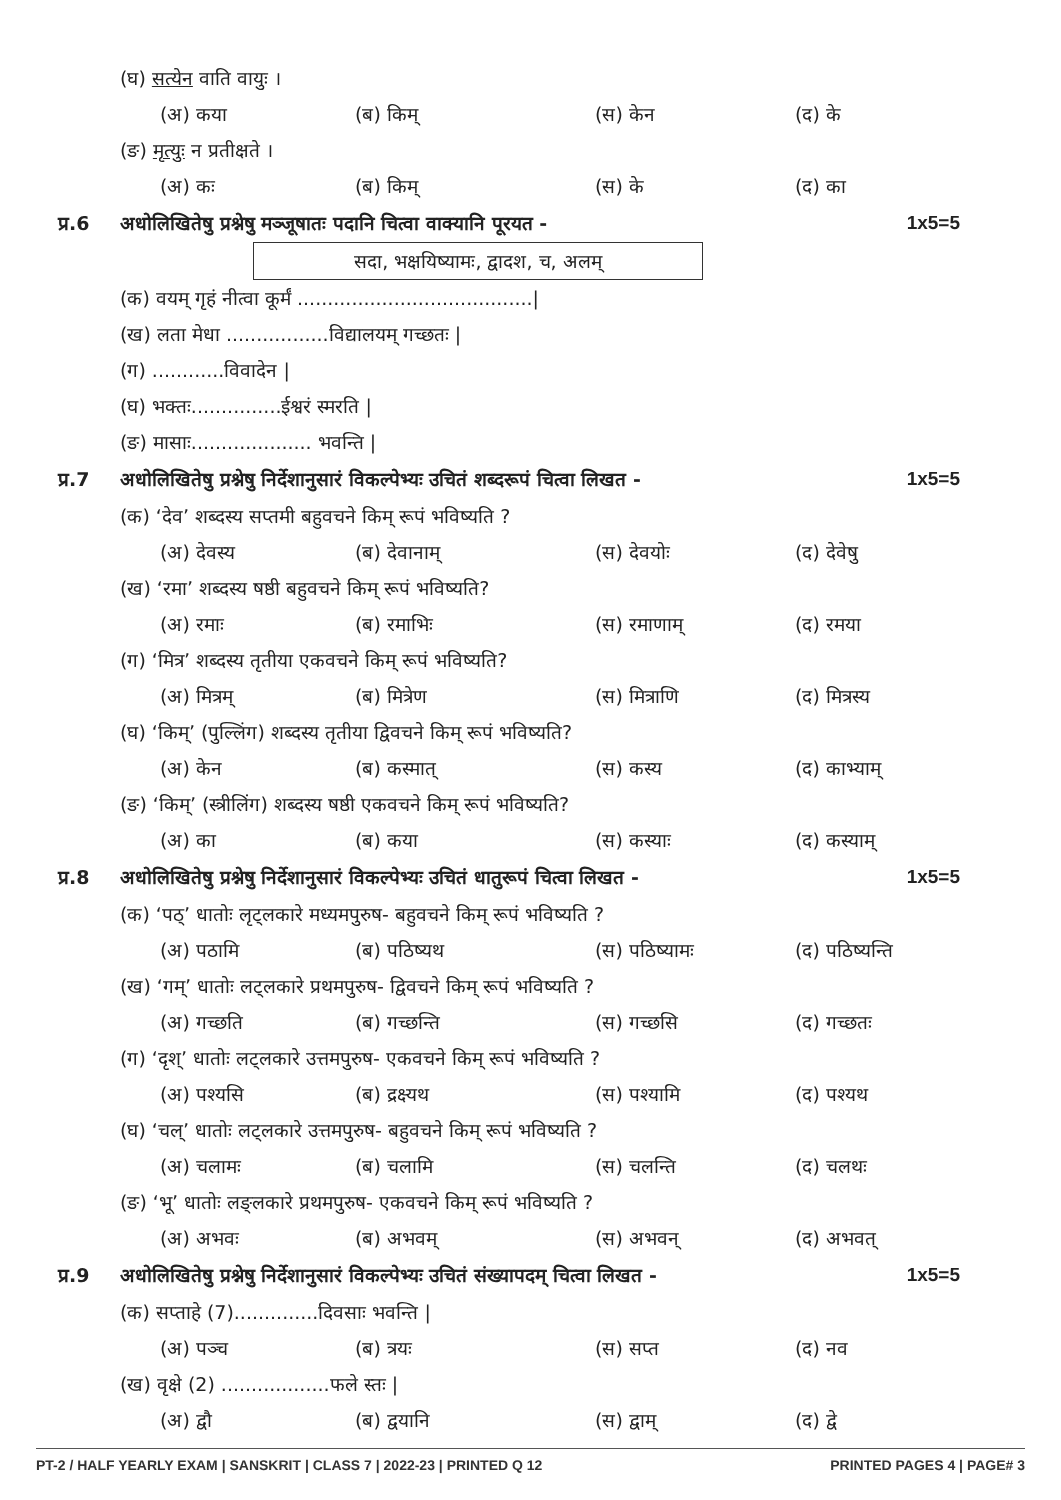(घ) सत्येन वाति वायुः ।
(अ) कया (ब) किम् (स) केन (द) के
(ङ) मृत्युः न प्रतीक्षते ।
(अ) कः (ब) किम् (स) के (द) का
प्र.6 अधोलिखितेषु प्रश्नेषु मञ्जूषातः पदानि चित्वा वाक्यानि पूरयत - 1x5=5
सदा, भक्षयिष्यामः, द्वादश, च, अलम्
(क) वयम् गृहं नीत्वा कूर्मं .......................................|
(ख) लता मेधा .................विद्यालयम् गच्छतः |
(ग) ............विवादेन |
(घ) भक्तः...............ईश्वरं स्मरति |
(ङ) मासाः.................... भवन्ति |
प्र.7 अधोलिखितेषु प्रश्नेषु निर्देशानुसारं विकल्पेभ्यः उचितं शब्दरूपं चित्वा लिखत - 1x5=5
(क) ‘देव’ शब्दस्य सप्तमी बहुवचने किम् रूपं भविष्यति ?
(अ) देवस्य (ब) देवानाम् (स) देवयोः (द) देवेषु
(ख) ‘रमा’ शब्दस्य षष्ठी बहुवचने किम् रूपं भविष्यति?
(अ) रमाः (ब) रमाभिः (स) रमाणाम् (द) रमया
(ग) ‘मित्र’ शब्दस्य तृतीया एकवचने किम् रूपं भविष्यति?
(अ) मित्रम् (ब) मित्रेण (स) मित्राणि (द) मित्रस्य
(घ) ‘किम्’ (पुल्लिंग) शब्दस्य तृतीया द्विवचने किम् रूपं भविष्यति?
(अ) केन (ब) कस्मात् (स) कस्य (द) काभ्याम्
(ङ) ‘किम्’ (स्त्रीलिंग) शब्दस्य षष्ठी एकवचने किम् रूपं भविष्यति?
(अ) का (ब) कया (स) कस्याः (द) कस्याम्
प्र.8 अधोलिखितेषु प्रश्नेषु निर्देशानुसारं विकल्पेभ्यः उचितं धातुरूपं चित्वा लिखत - 1x5=5
(क) ‘पठ्’ धातोः लृट्लकारे मध्यमपुरुष- बहुवचने किम् रूपं भविष्यति ?
(अ) पठामि (ब) पठिष्यथ (स) पठिष्यामः (द) पठिष्यन्ति
(ख) ‘गम्’ धातोः लट्लकारे प्रथमपुरुष- द्विवचने किम् रूपं भविष्यति ?
(अ) गच्छति (ब) गच्छन्ति (स) गच्छसि (द) गच्छतः
(ग) ‘दृश्’ धातोः लट्लकारे उत्तमपुरुष- एकवचने किम् रूपं भविष्यति ?
(अ) पश्यसि (ब) द्रक्ष्यथ (स) पश्यामि (द) पश्यथ
(घ) ‘चल्’ धातोः लट्लकारे उत्तमपुरुष- बहुवचने किम् रूपं भविष्यति ?
(अ) चलामः (ब) चलामि (स) चलन्ति (द) चलथः
(ङ) ‘भू’ धातोः लङ्लकारे प्रथमपुरुष- एकवचने किम् रूपं भविष्यति ?
(अ) अभवः (ब) अभवम् (स) अभवन् (द) अभवत्
प्र.9 अधोलिखितेषु प्रश्नेषु निर्देशानुसारं विकल्पेभ्यः उचितं संख्यापदम् चित्वा लिखत - 1x5=5
(क) सप्ताहे (7)..............दिवसाः भवन्ति |
(अ) पञ्च (ब) त्रयः (स) सप्त (द) नव
(ख) वृक्षे (2) ..................फले स्तः |
(अ) द्वौ (ब) द्वयानि (स) द्वाम् (द) द्वे
PT-2 / HALF YEARLY EXAM | SANSKRIT | CLASS 7 | 2022-23 | PRINTED Q 12 PRINTED PAGES 4 | PAGE# 3